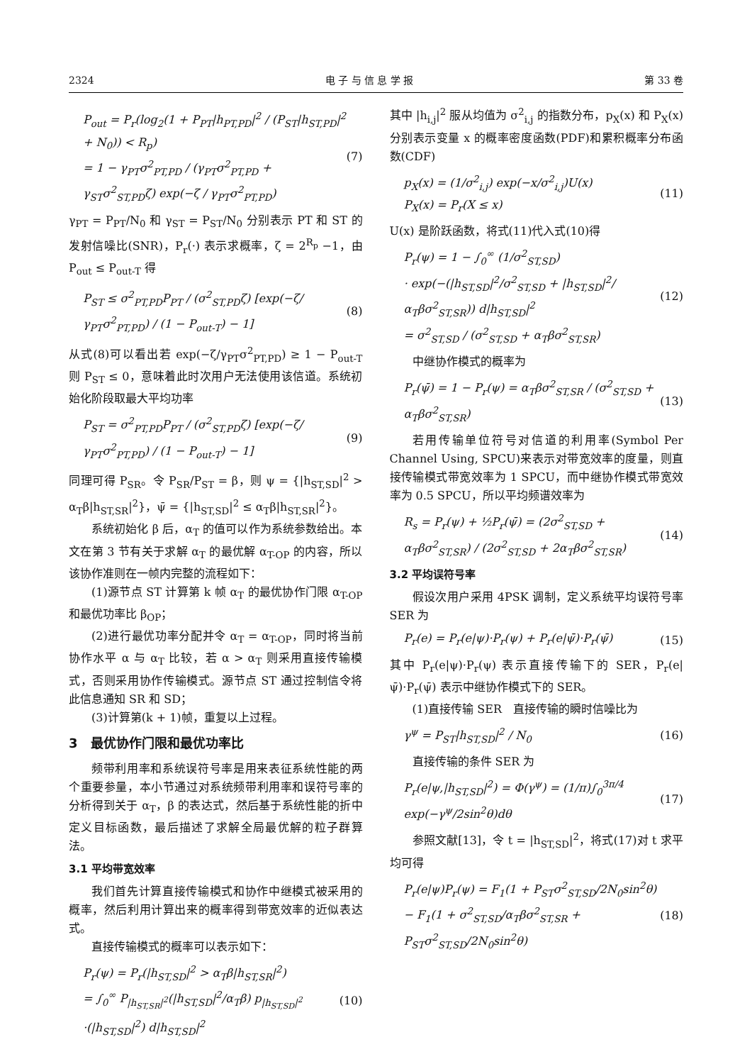2324 电 子 与 信 息 学 报 第 33 卷
P<sub>out</sub> = P<sub>r</sub>(log<sub>2</sub>(1 + P<sub>PT</sub>|h<sub>PT,PD</sub>|<sup>2</sup> / (P<sub>ST</sub>|h<sub>ST,PD</sub>|<sup>2</sup> + N<sub>0</sub>)) < R<sub>p</sub>)
= 1 − γ<sub>PT</sub>σ<sup>2</sup><sub>PT,PD</sub> / (γ<sub>PT</sub>σ<sup>2</sup><sub>PT,PD</sub> + γ<sub>ST</sub>σ<sup>2</sup><sub>ST,PD</sub>ζ) exp(−ζ / γ<sub>PT</sub>σ<sup>2</sup><sub>PT,PD</sub>) (7)
γ<sub>PT</sub> = P<sub>PT</sub>/N<sub>0</sub> 和 γ<sub>ST</sub> = P<sub>ST</sub>/N<sub>0</sub> 分别表示 PT 和 ST 的发射信噪比(SNR)，P<sub>r</sub>(·) 表示求概率，ζ = 2<sup>R<sub>p</sub></sup> −1，由 P<sub>out</sub> ≤ P<sub>out-T</sub> 得
P<sub>ST</sub> ≤ σ<sup>2</sup><sub>PT,PD</sub>P<sub>PT</sub> / (σ<sup>2</sup><sub>ST,PD</sub>ζ) [exp(−ζ/γ<sub>PT</sub>σ<sup>2</sup><sub>PT,PD</sub>) / (1 − P<sub>out-T</sub>) − 1] (8)
从式(8)可以看出若 exp(−ζ/γ<sub>PT</sub>σ<sup>2</sup><sub>PT,PD</sub>) ≥ 1 − P<sub>out-T</sub> 则 P<sub>ST</sub> ≤ 0，意味着此时次用户无法使用该信道。系统初始化阶段取最大平均功率
P<sub>ST</sub> = σ<sup>2</sup><sub>PT,PD</sub>P<sub>PT</sub> / (σ<sup>2</sup><sub>ST,PD</sub>ζ) [exp(−ζ/γ<sub>PT</sub>σ<sup>2</sup><sub>PT,PD</sub>) / (1 − P<sub>out-T</sub>) − 1] (9)
同理可得 P<sub>SR</sub>。令 P<sub>SR</sub>/P<sub>ST</sub> = β，则 ψ = {|h<sub>ST,SD</sub>|<sup>2</sup> > α<sub>T</sub>β|h<sub>ST,SR</sub>|<sup>2</sup>}，ψ̄ = {|h<sub>ST,SD</sub>|<sup>2</sup> ≤ α<sub>T</sub>β|h<sub>ST,SR</sub>|<sup>2</sup>}。
系统初始化 β 后，α<sub>T</sub> 的值可以作为系统参数给出。本文在第 3 节有关于求解 α<sub>T</sub> 的最优解 α<sub>T-OP</sub> 的内容，所以该协作准则在一帧内完整的流程如下：
(1)源节点 ST 计算第 k 帧 α<sub>T</sub> 的最优协作门限 α<sub>T-OP</sub> 和最优功率比 β<sub>OP</sub>；
(2)进行最优功率分配并令 α<sub>T</sub> = α<sub>T-OP</sub>，同时将当前协作水平 α 与 α<sub>T</sub> 比较，若 α > α<sub>T</sub> 则采用直接传输模式，否则采用协作传输模式。源节点 ST 通过控制信令将此信息通知 SR 和 SD；
(3)计算第(k + 1)帧，重复以上过程。
3　最优协作门限和最优功率比
频带利用率和系统误符号率是用来表征系统性能的两个重要参量，本小节通过对系统频带利用率和误符号率的分析得到关于 α<sub>T</sub>，β 的表达式，然后基于系统性能的折中定义目标函数，最后描述了求解全局最优解的粒子群算法。
3.1 平均带宽效率
我们首先计算直接传输模式和协作中继模式被采用的概率，然后利用计算出来的概率得到带宽效率的近似表达式。
直接传输模式的概率可以表示如下：
P<sub>r</sub>(ψ) = P<sub>r</sub>(|h<sub>ST,SD</sub>|<sup>2</sup> > α<sub>T</sub>β|h<sub>ST,SR</sub>|<sup>2</sup>)
= ∫<sub>0</sub><sup>∞</sup> P<sub>|h<sub>ST,SR</sub>|<sup>2</sup></sub>(|h<sub>ST,SD</sub>|<sup>2</sup>/α<sub>T</sub>β) p<sub>|h<sub>ST,SD</sub>|<sup>2</sup></sub>
·(|h<sub>ST,SD</sub>|<sup>2</sup>) d|h<sub>ST,SD</sub>|<sup>2</sup> (10)
其中 |h<sub>i,j</sub>|<sup>2</sup> 服从均值为 σ<sup>2</sup><sub>i,j</sub> 的指数分布，p<sub>X</sub>(x) 和 P<sub>X</sub>(x) 分别表示变量 x 的概率密度函数(PDF)和累积概率分布函数(CDF)
p<sub>X</sub>(x) = (1/σ<sup>2</sup><sub>i,j</sub>) exp(−x/σ<sup>2</sup><sub>i,j</sub>)U(x)
P<sub>X</sub>(x) = P<sub>r</sub>(X ≤ x) (11)
U(x) 是阶跃函数，将式(11)代入式(10)得
P<sub>r</sub>(ψ) = 1 − ∫<sub>0</sub><sup>∞</sup> (1/σ<sup>2</sup><sub>ST,SD</sub>)
· exp(−(|h<sub>ST,SD</sub>|<sup>2</sup>/σ<sup>2</sup><sub>ST,SD</sub> + |h<sub>ST,SD</sub>|<sup>2</sup>/α<sub>T</sub>βσ<sup>2</sup><sub>ST,SR</sub>)) d|h<sub>ST,SD</sub>|<sup>2</sup>
= σ<sup>2</sup><sub>ST,SD</sub> / (σ<sup>2</sup><sub>ST,SD</sub> + α<sub>T</sub>βσ<sup>2</sup><sub>ST,SR</sub>) (12)
中继协作模式的概率为
P<sub>r</sub>(ψ̄) = 1 − P<sub>r</sub>(ψ) = α<sub>T</sub>βσ<sup>2</sup><sub>ST,SR</sub> / (σ<sup>2</sup><sub>ST,SD</sub> + α<sub>T</sub>βσ<sup>2</sup><sub>ST,SR</sub>) (13)
若用传输单位符号对信道的利用率(Symbol Per Channel Using, SPCU)来表示对带宽效率的度量，则直接传输模式带宽效率为 1 SPCU，而中继协作模式带宽效率为 0.5 SPCU，所以平均频谱效率为
R<sub>s</sub> = P<sub>r</sub>(ψ) + ½P<sub>r</sub>(ψ̄) = (2σ<sup>2</sup><sub>ST,SD</sub> + α<sub>T</sub>βσ<sup>2</sup><sub>ST,SR</sub>) / (2σ<sup>2</sup><sub>ST,SD</sub> + 2α<sub>T</sub>βσ<sup>2</sup><sub>ST,SR</sub>) (14)
3.2 平均误符号率
假设次用户采用 4PSK 调制，定义系统平均误符号率 SER 为
P<sub>r</sub>(e) = P<sub>r</sub>(e|ψ)·P<sub>r</sub>(ψ) + P<sub>r</sub>(e|ψ̄)·P<sub>r</sub>(ψ̄) (15)
其中 P<sub>r</sub>(e|ψ)·P<sub>r</sub>(ψ) 表示直接传输下的 SER，P<sub>r</sub>(e|ψ̄)·P<sub>r</sub>(ψ̄) 表示中继协作模式下的 SER。
(1)直接传输 SER　直接传输的瞬时信噪比为
γ<sup>ψ</sup> = P<sub>ST</sub>|h<sub>ST,SD</sub>|<sup>2</sup> / N<sub>0</sub> (16)
直接传输的条件 SER 为
P<sub>r</sub>(e|ψ,|h<sub>ST,SD</sub>|<sup>2</sup>) = Φ(γ<sup>ψ</sup>) = (1/π)∫<sub>0</sub><sup>3π/4</sup> exp(−γ<sup>ψ</sup>/2sin<sup>2</sup>θ)dθ (17)
参照文献[13]，令 t = |h<sub>ST,SD</sub>|<sup>2</sup>，将式(17)对 t 求平均可得
P<sub>r</sub>(e|ψ)P<sub>r</sub>(ψ) = F<sub>1</sub>(1 + P<sub>ST</sub>σ<sup>2</sup><sub>ST,SD</sub>/2N<sub>0</sub>sin<sup>2</sup>θ)
− F<sub>1</sub>(1 + σ<sup>2</sup><sub>ST,SD</sub>/α<sub>T</sub>βσ<sup>2</sup><sub>ST,SR</sub> + P<sub>ST</sub>σ<sup>2</sup><sub>ST,SD</sub>/2N<sub>0</sub>sin<sup>2</sup>θ) (18)